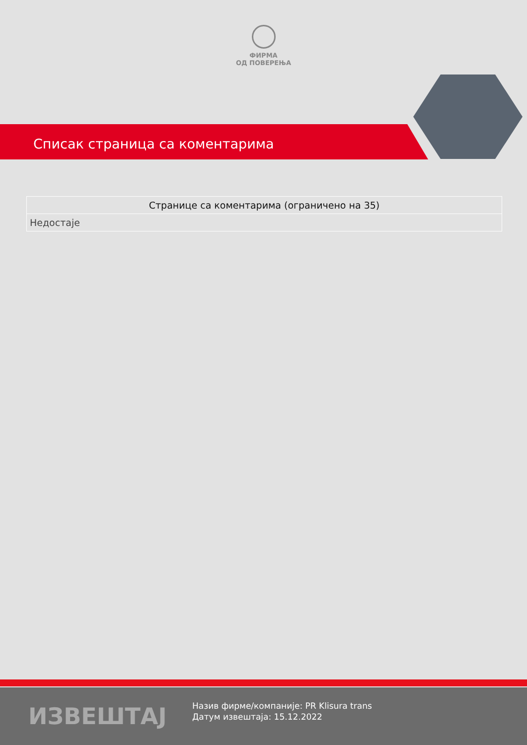ФИРМА
ОД ПОВЕРЕЊА
Списак страница са коментарима
| Странице са коментарима (ограничено на 35) |
| --- |
| Недостаје |
ИЗВЕШТАЈ
Назив фирме/компаније: PR Klisura trans
Датум извештаја: 15.12.2022